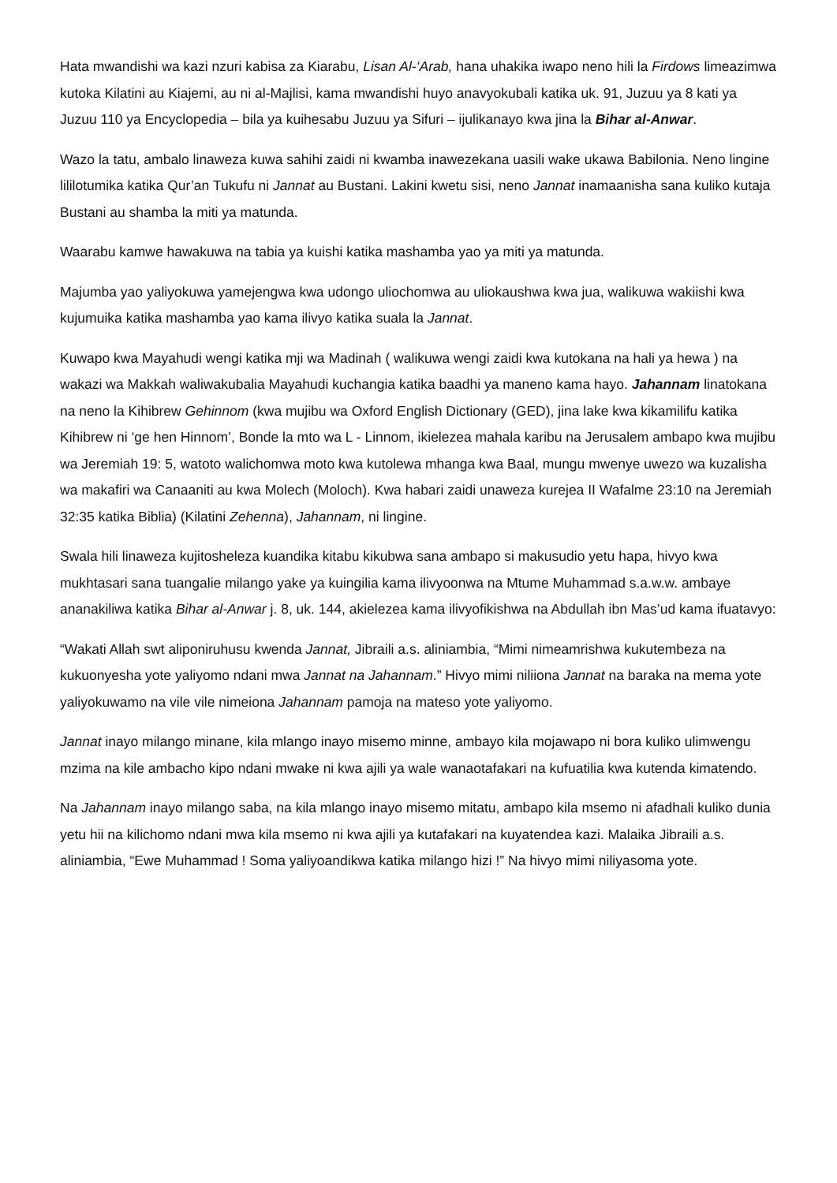Hata mwandishi wa kazi nzuri kabisa za Kiarabu, Lisan Al-‘Arab, hana uhakika iwapo neno hili la Firdows limeazimwa kutoka Kilatini au Kiajemi, au ni al-Majlisi, kama mwandishi huyo anavyokubali katika uk. 91, Juzuu ya 8 kati ya Juzuu 110 ya Encyclopedia – bila ya kuihesabu Juzuu ya Sifuri – ijulikanayo kwa jina la Bihar al-Anwar.
Wazo la tatu, ambalo linaweza kuwa sahihi zaidi ni kwamba inawezekana uasili wake ukawa Babilonia. Neno lingine lililotumika katika Qur’an Tukufu ni Jannat au Bustani. Lakini kwetu sisi, neno Jannat inamaanisha sana kuliko kutaja Bustani au shamba la miti ya matunda.
Waarabu kamwe hawakuwa na tabia ya kuishi katika mashamba yao ya miti ya matunda.
Majumba yao yaliyokuwa yamejengwa kwa udongo uliochomwa au uliokaushwa kwa jua, walikuwa wakiishi kwa kujumuika katika mashamba yao kama ilivyo katika suala la Jannat.
Kuwapo kwa Mayahudi wengi katika mji wa Madinah ( walikuwa wengi zaidi kwa kutokana na hali ya hewa ) na wakazi wa Makkah waliwakubalia Mayahudi kuchangia katika baadhi ya maneno kama hayo. Jahannam linatokana na neno la Kihibrew Gehinnom (kwa mujibu wa Oxford English Dictionary (GED), jina lake kwa kikamilifu katika Kihibrew ni ‘ge hen Hinnom’, Bonde la mto wa L - Linnom, ikielezea mahala karibu na Jerusalem ambapo kwa mujibu wa Jeremiah 19: 5, watoto walichomwa moto kwa kutolewa mhanga kwa Baal, mungu mwenye uwezo wa kuzalisha wa makafiri wa Canaaniti au kwa Molech (Moloch). Kwa habari zaidi unaweza kurejea II Wafalme 23:10 na Jeremiah 32:35 katika Biblia) (Kilatini Zehenna), Jahannam, ni lingine.
Swala hili linaweza kujitosheleza kuandika kitabu kikubwa sana ambapo si makusudio yetu hapa, hivyo kwa mukhtasari sana tuangalie milango yake ya kuingilia kama ilivyoonwa na Mtume Muhammad s.a.w.w. ambaye ananakiliwa katika Bihar al-Anwar j. 8, uk. 144, akielezea kama ilivyofikishwa na Abdullah ibn Mas’ud kama ifuatavyo:
“Wakati Allah swt aliponiruhusu kwenda Jannat, Jibraili a.s. aliniambia, “Mimi nimeamrishwa kukutembeza na kukuonyesha yote yaliyomo ndani mwa Jannat na Jahannam.” Hivyo mimi niliiona Jannat na baraka na mema yote yaliyokuwamo na vile vile nimeiona Jahannam pamoja na mateso yote yaliyomo.
Jannat inayo milango minane, kila mlango inayo misemo minne, ambayo kila mojawapo ni bora kuliko ulimwengu mzima na kile ambacho kipo ndani mwake ni kwa ajili ya wale wanaotafakari na kufuatilia kwa kutenda kimatendo.
Na Jahannam inayo milango saba, na kila mlango inayo misemo mitatu, ambapo kila msemo ni afadhali kuliko dunia yetu hii na kilichomo ndani mwa kila msemo ni kwa ajili ya kutafakari na kuyatendea kazi. Malaika Jibraili a.s. aliniambia, “Ewe Muhammad ! Soma yaliyoandikwa katika milango hizi !” Na hivyo mimi niliyasoma yote.